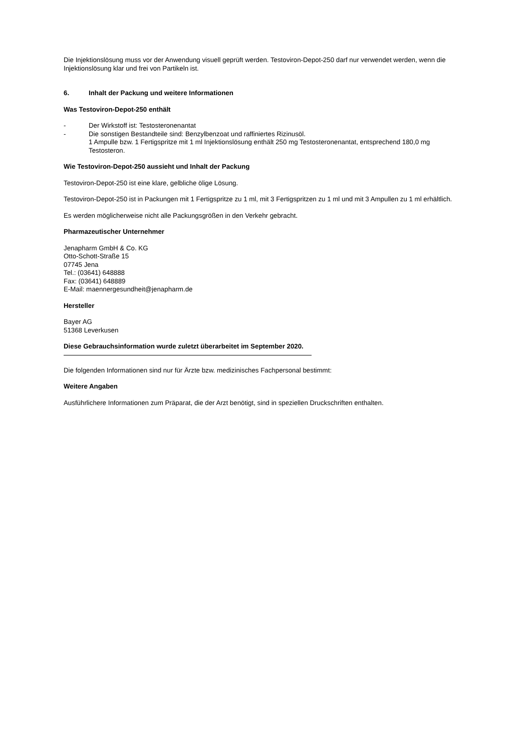Die Injektionslösung muss vor der Anwendung visuell geprüft werden. Testoviron-Depot-250 darf nur verwendet werden, wenn die Injektionslösung klar und frei von Partikeln ist.
6. Inhalt der Packung und weitere Informationen
Was Testoviron-Depot-250 enthält
- Der Wirkstoff ist: Testosteronenantat
- Die sonstigen Bestandteile sind: Benzylbenzoat und raffiniertes Rizinusöl.
1 Ampulle bzw. 1 Fertigspritze mit 1 ml Injektionslösung enthält 250 mg Testosteronenantat, entsprechend 180,0 mg Testosteron.
Wie Testoviron-Depot-250 aussieht und Inhalt der Packung
Testoviron-Depot-250 ist eine klare, gelbliche ölige Lösung.
Testoviron-Depot-250 ist in Packungen mit 1 Fertigspritze zu 1 ml, mit 3 Fertigspritzen zu 1 ml und mit 3 Ampullen zu 1 ml erhältlich.
Es werden möglicherweise nicht alle Packungsgrößen in den Verkehr gebracht.
Pharmazeutischer Unternehmer
Jenapharm GmbH & Co. KG
Otto-Schott-Straße 15
07745 Jena
Tel.: (03641) 648888
Fax: (03641) 648889
E-Mail: maennergesundheit@jenapharm.de
Hersteller
Bayer AG
51368 Leverkusen
Diese Gebrauchsinformation wurde zuletzt überarbeitet im September 2020.
Die folgenden Informationen sind nur für Ärzte bzw. medizinisches Fachpersonal bestimmt:
Weitere Angaben
Ausführlichere Informationen zum Präparat, die der Arzt benötigt, sind in speziellen Druckschriften enthalten.